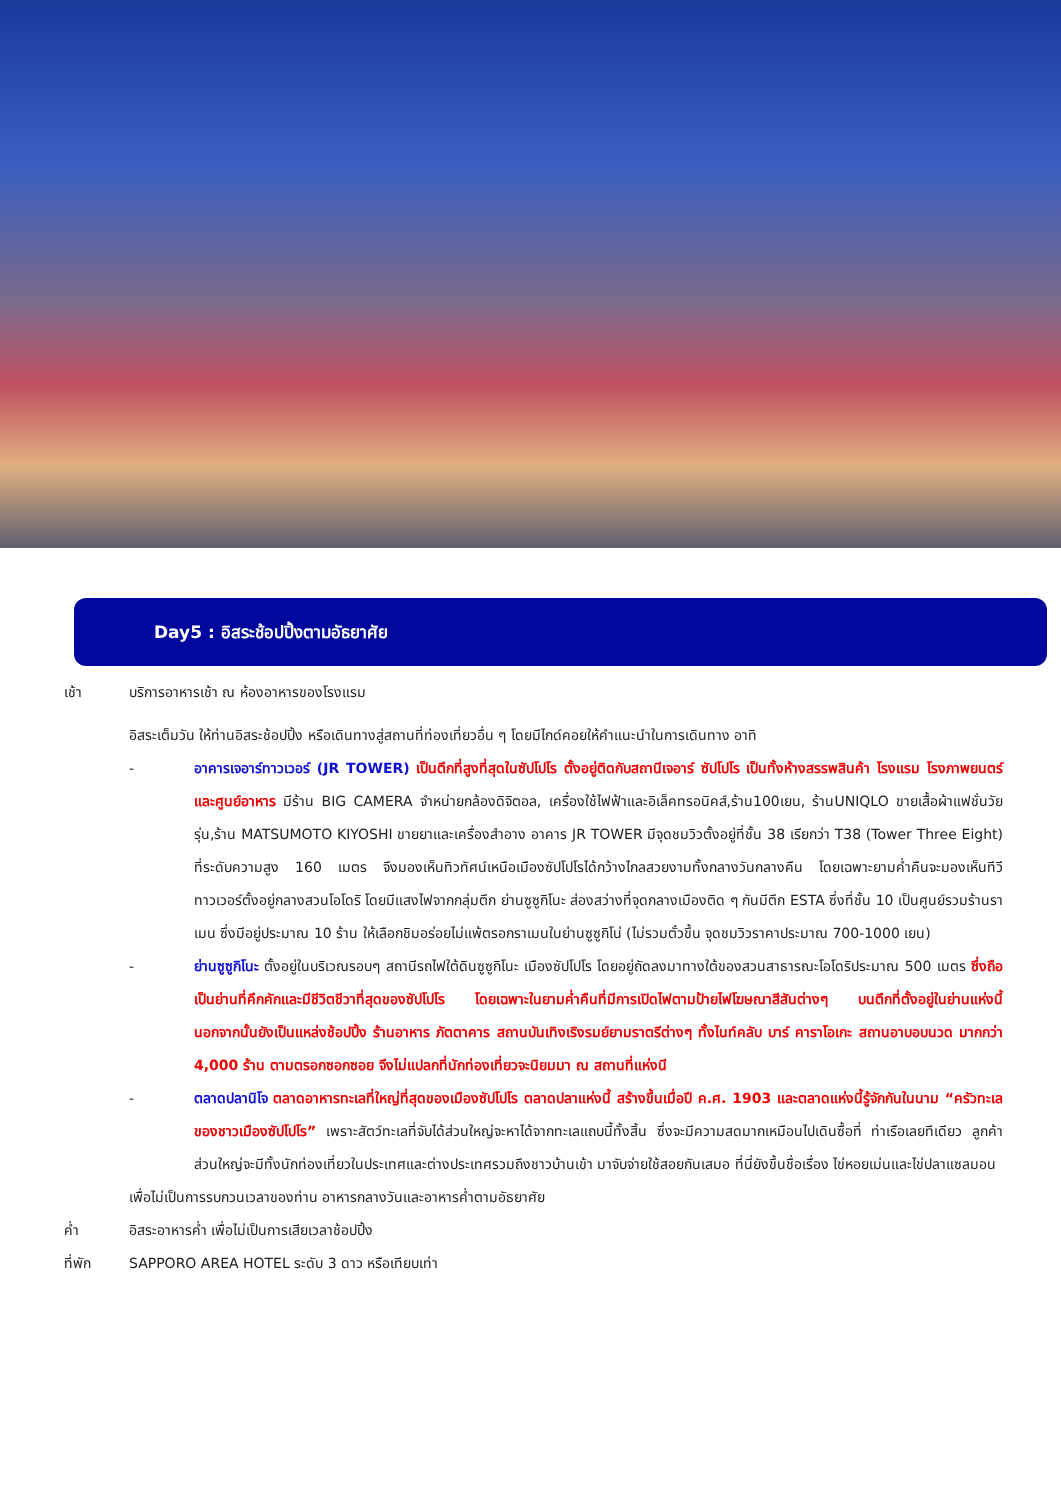Day5 : อิสระช้อปปิ้งตามอัธยาศัย
เช้า บริการอาหารเช้า ณ ห้องอาหารของโรงแรม
อิสระเต็มวัน ให้ท่านอิสระช้อปปิ้ง หรือเดินทางสู่สถานที่ท่องเที่ยวอื่น ๆ โดยมีไกด์คอยให้คำแนะนำในการเดินทาง อาทิ
- อาคารเจอาร์ทาวเวอร์ (JR TOWER) เป็นตึกที่สูงที่สุดในซัปโปโร ตั้งอยู่ติดกับสถานีเจอาร์ ซัปโปโร เป็นทั้งห้างสรรพสินค้า โรงแรม โรงภาพยนตร์ และศูนย์อาหาร มีร้าน BIG CAMERA จำหน่ายกล้องดิจิตอล, เครื่องใช้ไฟฟ้าและอิเล็คทรอนิคส์,ร้าน100เยน, ร้านUNIQLO ขายเสื้อผ้าแฟชั่นวัยรุ่น,ร้าน MATSUMOTO KIYOSHI ขายยาและเครื่องสำอาง อาคาร JR TOWER มีจุดชมวิวตั้งอยู่ที่ชั้น 38 เรียกว่า T38 (Tower Three Eight) ที่ระดับความสูง 160 เมตร จึงมองเห็นทิวทัศน์เหนือเมืองซัปโปโรได้กว้างไกลสวยงามทั้งกลางวันกลางคืน โดยเฉพาะยามค่ำคืนจะมองเห็นทีวีทาวเวอร์ตั้งอยู่กลางสวนโอโดริ โดยมีแสงไฟจากกลุ่มตึก ย่านซูซูกิโนะ ส่องสว่างที่จุดกลางเมืองติด ๆ กันมีตึก ESTA ซึ่งที่ชั้น 10 เป็นศูนย์รวมร้านราเมน ซึ่งมีอยู่ประมาณ 10 ร้าน ให้เลือกชิมอร่อยไม่แพ้ตรอกราเมนในย่านซูซูกิโน่ (ไม่รวมตั๋วขึ้น จุดชมวิวราคาประมาณ 700-1000 เยน)
- ย่านซูซูกิโนะ ตั้งอยู่ในบริเวณรอบๆ สถานีรถไฟใต้ดินซูซูกิโนะ เมืองซัปโปโร โดยอยู่ถัดลงมาทางใต้ของสวนสาธารณะโอโดริประมาณ 500 เมตร ซึ่งถือเป็นย่านที่คึกคักและมีชีวิตชีวาที่สุดของซัปโปโร โดยเฉพาะในยามค่ำคืนที่มีการเปิดไฟตามป้ายไฟโฆษณาสีสันต่างๆ บนตึกที่ตั้งอยู่ในย่านแห่งนี้ นอกจากนั้นยังเป็นแหล่งช้อปปิ้ง ร้านอาหาร ภัตตาคาร สถานบันเทิงเริงรมย์ยามราตรีต่างๆ ทั้งไนท์คลับ บาร์ คาราโอเกะ สถานอาบอบนวด มากกว่า 4,000 ร้าน ตามตรอกซอกซอย จึงไม่แปลกที่นักท่องเที่ยวจะนิยมมา ณ สถานที่แห่งนี
- ตลาดปลานิโจ ตลาดอาหารทะเลที่ใหญ่ที่สุดของเมืองซัปโปโร ตลาดปลาแห่งนี้ สร้างขึ้นเมื่อปี ค.ศ. 1903 และตลาดแห่งนี้รู้จักกันในนาม “ครัวทะเลของชาวเมืองซัปโปโร” เพราะสัตว์ทะเลที่จับได้ส่วนใหญ่จะหาได้จากทะเลแถบนี้ทั้งสิ้น ซึ่งจะมีความสดมากเหมือนไปเดินซื้อที่ ท่าเรือเลยทีเดียว ลูกค้าส่วนใหญ่จะมีทั้งนักท่องเที่ยวในประเทศและต่างประเทศรวมถึงชาวบ้านเข้า มาจับจ่ายใช้สอยกันเสมอ ที่นี่ยังขึ้นชื่อเรื่อง ไข่หอยเม่นและไข่ปลาแซลมอน
เพื่อไม่เป็นการรบกวนเวลาของท่าน อาหารกลางวันและอาหารค่ำตามอัธยาศัย
ค่ำ อิสระอาหารค่ำ เพื่อไม่เป็นการเสียเวลาช้อปปิ้ง
ที่พัก SAPPORO AREA HOTEL ระดับ 3 ดาว หรือเทียบเท่า